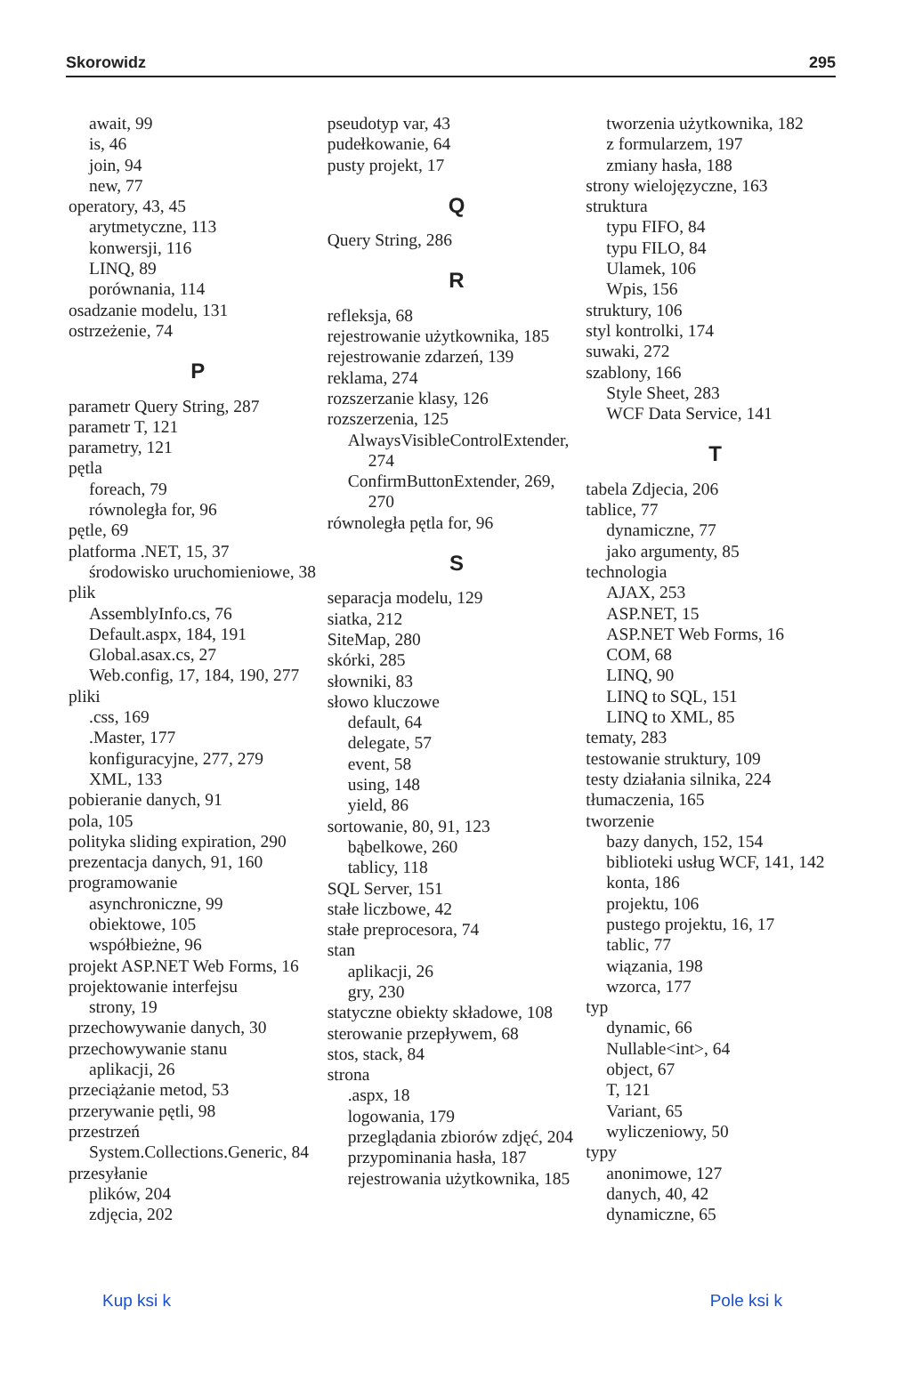Skorowidz 295
await, 99
is, 46
join, 94
new, 77
operatory, 43, 45
arytmetyczne, 113
konwersji, 116
LINQ, 89
porównania, 114
osadzanie modelu, 131
ostrzeżenie, 74
P
parametr Query String, 287
parametr T, 121
parametry, 121
pętla
foreach, 79
równoległa for, 96
pętle, 69
platforma .NET, 15, 37
środowisko uruchomieniowe, 38
plik
AssemblyInfo.cs, 76
Default.aspx, 184, 191
Global.asax.cs, 27
Web.config, 17, 184, 190, 277
pliki
.css, 169
.Master, 177
konfiguracyjne, 277, 279
XML, 133
pobieranie danych, 91
pola, 105
polityka sliding expiration, 290
prezentacja danych, 91, 160
programowanie
asynchroniczne, 99
obiektowe, 105
współbieżne, 96
projekt ASP.NET Web Forms, 16
projektowanie interfejsu
strony, 19
przechowywanie danych, 30
przechowywanie stanu
aplikacji, 26
przeciążanie metod, 53
przerywanie pętli, 98
przestrzeń
System.Collections.Generic, 84
przesyłanie
plików, 204
zdjęcia, 202
pseudotyp var, 43
pudełkowanie, 64
pusty projekt, 17
Q
Query String, 286
R
refleksja, 68
rejestrowanie użytkownika, 185
rejestrowanie zdarzeń, 139
reklama, 274
rozszerzanie klasy, 126
rozszerzenia, 125
AlwaysVisibleControlExtender,
274
ConfirmButtonExtender, 269,
270
równoległa pętla for, 96
S
separacja modelu, 129
siatka, 212
SiteMap, 280
skórki, 285
słowniki, 83
słowo kluczowe
default, 64
delegate, 57
event, 58
using, 148
yield, 86
sortowanie, 80, 91, 123
bąbelkowe, 260
tablicy, 118
SQL Server, 151
stałe liczbowe, 42
stałe preprocesora, 74
stan
aplikacji, 26
gry, 230
statyczne obiekty składowe, 108
sterowanie przepływem, 68
stos, stack, 84
strona
.aspx, 18
logowania, 179
przeglądania zbiorów zdjęć, 204
przypominania hasła, 187
rejestrowania użytkownika, 185
tworzenia użytkownika, 182
z formularzem, 197
zmiany hasła, 188
strony wielojęzyczne, 163
struktura
typu FIFO, 84
typu FILO, 84
Ulamek, 106
Wpis, 156
struktury, 106
styl kontrolki, 174
suwaki, 272
szablony, 166
Style Sheet, 283
WCF Data Service, 141
T
tabela Zdjecia, 206
tablice, 77
dynamiczne, 77
jako argumenty, 85
technologia
AJAX, 253
ASP.NET, 15
ASP.NET Web Forms, 16
COM, 68
LINQ, 90
LINQ to SQL, 151
LINQ to XML, 85
tematy, 283
testowanie struktury, 109
testy działania silnika, 224
tłumaczenia, 165
tworzenie
bazy danych, 152, 154
biblioteki usług WCF, 141, 142
konta, 186
projektu, 106
pustego projektu, 16, 17
tablic, 77
wiązania, 198
wzorca, 177
typ
dynamic, 66
Nullable<int>, 64
object, 67
T, 121
Variant, 65
wyliczeniowy, 50
typy
anonimowe, 127
danych, 40, 42
dynamiczne, 65
Kup ksi k Pole ksi k